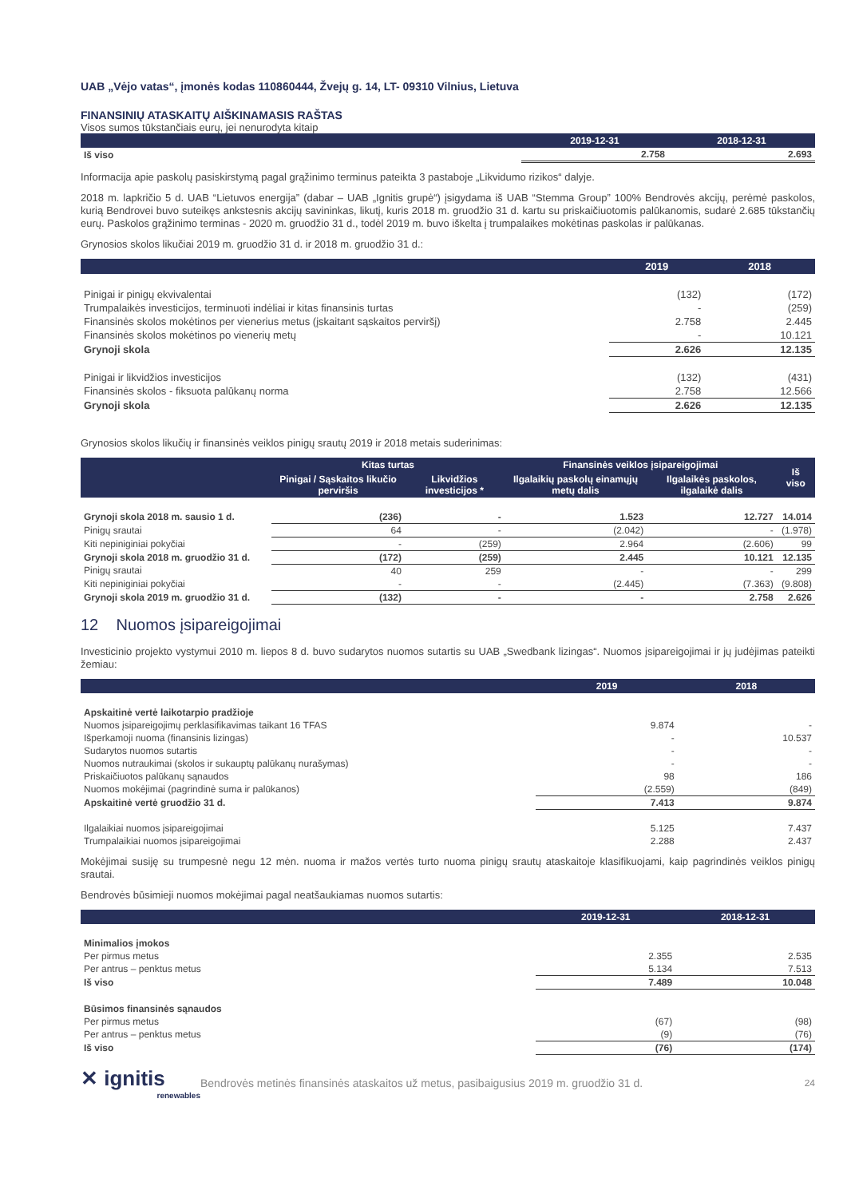UAB „Vėjo vatas“, įmonės kodas 110860444, Žvejų g. 14, LT- 09310 Vilnius, Lietuva
FINANSINIŲ ATASKAITŲ AIŠKINAMASIS RAŠTAS
Visos sumos tūkstančiais eurų, jei nenurodyta kitaip
| | 2019-12-31 | 2018-12-31 |
| --- | --- | --- |
| Iš viso | 2.758 | 2.693 |
Informacija apie paskolų pasiskirstymą pagal grąžinimo terminus pateikta 3 pastaboje „Likvidumo rizikos“ dalyje.
2018 m. lapkričio 5 d. UAB “Lietuvos energija” (dabar – UAB „Ignitis grupė“) įsigydama iš UAB “Stemma Group” 100% Bendrovės akcijų, perėmė paskolos, kurią Bendrovei buvo suteikęs ankstesnis akcijų savininkas, likutį, kuris 2018 m. gruodžio 31 d. kartu su priskaičiuotomis palūkanomis, sudarė 2.685 tūkstančių eurų. Paskolos grąžinimo terminas - 2020 m. gruodžio 31 d., todėl 2019 m. buvo iškelta į trumpalaikes mokėtinas paskolas ir palūkanas.
Grynosios skolos likučiai 2019 m. gruodžio 31 d. ir 2018 m. gruodžio 31 d.:
| | 2019 | 2018 |
| --- | --- | --- |
| Pinigai ir pinigų ekvivalentai | (132) | (172) |
| Trumpalaikės investicijos, terminuoti indėliai ir kitas finansinis turtas | - | (259) |
| Finansinės skolos mokėtinos per vienerius metus (įskaitant sąskaitos perviršį) | 2.758 | 2.445 |
| Finansinės skolos mokėtinos po vienerių metų | - | 10.121 |
| Grynoji skola | 2.626 | 12.135 |
| Pinigai ir likvidžios investicijos | (132) | (431) |
| Finansinės skolos - fiksuota palūkanų norma | 2.758 | 12.566 |
| Grynoji skola | 2.626 | 12.135 |
Grynosios skolos likučių ir finansinės veiklos pinigų srautų 2019 ir 2018 metais suderinimas:
| | Kitas turtas | | Finansinės veiklos įsipareigojimai | | Iš viso |
| --- | --- | --- | --- | --- | --- |
| | Pinigai / Sąskaitos likučio perviršis | Likvidžios investicijos * | Ilgalaikių paskolų einamųjų metų dalis | Ilgalaikės paskolos, ilgalaikė dalis | |
| Grynoji skola 2018 m. sausio 1 d. | (236) | - | 1.523 | 12.727 | 14.014 |
| Pinigų srautai | 64 | - | (2.042) | - | (1.978) |
| Kiti nepiniginiai pokyčiai | - | (259) | 2.964 | (2.606) | 99 |
| Grynoji skola 2018 m. gruodžio 31 d. | (172) | (259) | 2.445 | 10.121 | 12.135 |
| Pinigų srautai | 40 | 259 | - | - | 299 |
| Kiti nepiniginiai pokyčiai | - | - | (2.445) | (7.363) | (9.808) |
| Grynoji skola 2019 m. gruodžio 31 d. | (132) | - | - | 2.758 | 2.626 |
12 Nuomos įsipareigojimai
Investicinio projekto vystymui 2010 m. liepos 8 d. buvo sudarytos nuomos sutartis su UAB „Swedbank lizingas“. Nuomos įsipareigojimai ir jų judėjimas pateikti žemiau:
| | 2019 | 2018 |
| --- | --- | --- |
| Apskaitinė vertė laikotarpio pradžioje | | |
| Nuomos įsipareigojimų perklasifikavimas taikant 16 TFAS | 9.874 | - |
| Išperkamoji nuoma (finansinis lizingas) | - | 10.537 |
| Sudarytos nuomos sutartis | - | - |
| Nuomos nutraukimai (skolos ir sukauptų palūkanų nurašymas) | - | - |
| Priskaičiuotos palūkanų sąnaudos | 98 | 186 |
| Nuomos mokėjimai (pagrindinė suma ir palūkanos) | (2.559) | (849) |
| Apskaitinė vertė gruodžio 31 d. | 7.413 | 9.874 |
| Ilgalaikiai nuomos įsipareigojimai | 5.125 | 7.437 |
| Trumpalaikiai nuomos įsipareigojimai | 2.288 | 2.437 |
Mokėjimai susiję su trumpesnė negu 12 mėn. nuoma ir mažos vertės turto nuoma pinigų srautų ataskaitoje klasifikuojami, kaip pagrindinės veiklos pinigų srautai.
Bendrovės būsimieji nuomos mokėjimai pagal neatšaukiamas nuomos sutartis:
| | 2019-12-31 | 2018-12-31 |
| --- | --- | --- |
| Minimalios įmokos | | |
| Per pirmus metus | 2.355 | 2.535 |
| Per antrus – penktus metus | 5.134 | 7.513 |
| Iš viso | 7.489 | 10.048 |
| Būsimos finansinės sąnaudos | | |
| Per pirmus metus | (67) | (98) |
| Per antrus – penktus metus | (9) | (76) |
| Iš viso | (76) | (174) |
✕ ignitis
renewables
Bendrovės metinės finansinės ataskaitos už metus, pasibaigusius 2019 m. gruodžio 31 d.
24